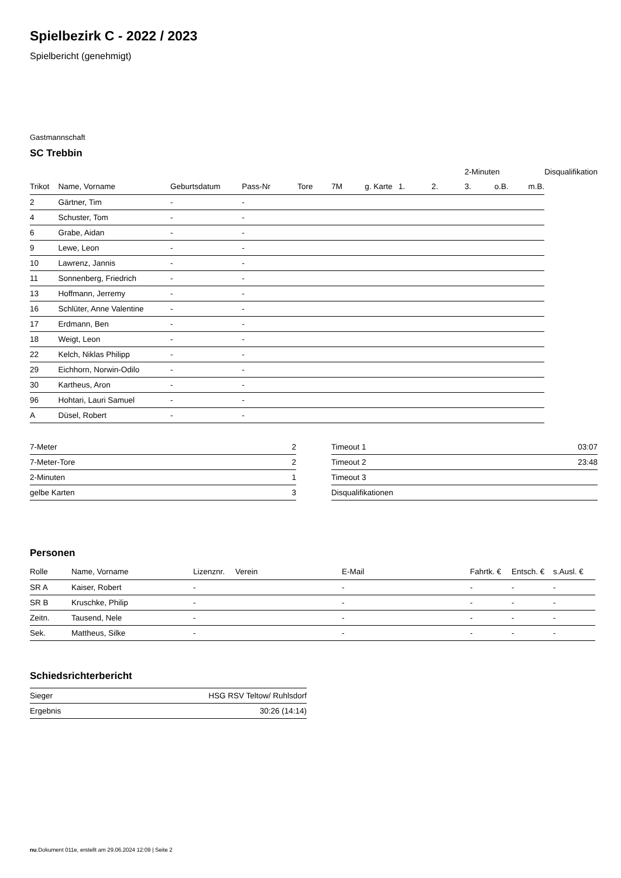Spielbezirk C - 2022 / 2023
Spielbericht (genehmigt)
Gastmannschaft
SC Trebbin
| | | | | | | | | | 2-Minuten | | | Disqualifikation |
| --- | --- | --- | --- | --- | --- | --- | --- | --- | --- | --- | --- | --- |
| Trikot | Name, Vorname | Geburtsdatum | Pass-Nr | Tore | 7M | g. Karte | 1. | 2. | 3. | o.B. | m.B. | |
| 2 | Gärtner, Tim | - | - | | | | | | | | | |
| 4 | Schuster, Tom | - | - | | | | | | | | | |
| 6 | Grabe, Aidan | - | - | | | | | | | | | |
| 9 | Lewe, Leon | - | - | | | | | | | | | |
| 10 | Lawrenz, Jannis | - | - | | | | | | | | | |
| 11 | Sonnenberg, Friedrich | - | - | | | | | | | | | |
| 13 | Hoffmann, Jerremy | - | - | | | | | | | | | |
| 16 | Schlüter, Anne Valentine | - | - | | | | | | | | | |
| 17 | Erdmann, Ben | - | - | | | | | | | | | |
| 18 | Weigt, Leon | - | - | | | | | | | | | |
| 22 | Kelch, Niklas Philipp | - | - | | | | | | | | | |
| 29 | Eichhorn, Norwin-Odilo | - | - | | | | | | | | | |
| 30 | Kartheus, Aron | - | - | | | | | | | | | |
| 96 | Hohtari, Lauri Samuel | - | - | | | | | | | | | |
| A | Düsel, Robert | - | - | | | | | | | | | |
| 7-Meter | 2 |
| 7-Meter-Tore | 2 |
| 2-Minuten | 1 |
| gelbe Karten | 3 |
| Timeout 1 | 03:07 |
| Timeout 2 | 23:48 |
| Timeout 3 | |
| Disqualifikationen | |
Personen
| Rolle | Name, Vorname | Lizenznr. | Verein | E-Mail | Fahrtk. € | Entsch. € | s.Ausl. € |
| --- | --- | --- | --- | --- | --- | --- | --- |
| SR A | Kaiser, Robert | - | | - | - | - | - |
| SR B | Kruschke, Philip | - | | - | - | - | - |
| Zeitn. | Tausend, Nele | - | | - | - | - | - |
| Sek. | Mattheus, Silke | - | | - | - | - | - |
Schiedsrichterbericht
| Sieger | HSG RSV Teltow/ Ruhlsdorf |
| Ergebnis | 30:26 (14:14) |
nu.Dokument 011e, erstellt am 29.06.2024 12:09 | Seite 2